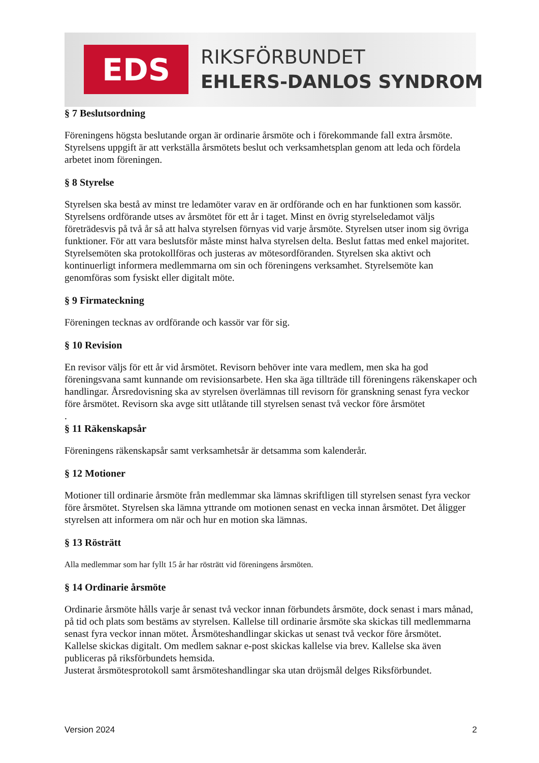EDS RIKSFÖRBUNDET
EHLERS-DANLOS SYNDROM
§ 7 Beslutsordning
Föreningens högsta beslutande organ är ordinarie årsmöte och i förekommande fall extra årsmöte. Styrelsens uppgift är att verkställa årsmötets beslut och verksamhetsplan genom att leda och fördela arbetet inom föreningen.
§ 8 Styrelse
Styrelsen ska bestå av minst tre ledamöter varav en är ordförande och en har funktionen som kassör. Styrelsens ordförande utses av årsmötet för ett år i taget. Minst en övrig styrelseledamot väljs företrädesvis på två år så att halva styrelsen förnyas vid varje årsmöte. Styrelsen utser inom sig övriga funktioner. För att vara beslutsför måste minst halva styrelsen delta. Beslut fattas med enkel majoritet. Styrelsemöten ska protokollföras och justeras av mötesordföranden. Styrelsen ska aktivt och kontinuerligt informera medlemmarna om sin och föreningens verksamhet. Styrelsemöte kan genomföras som fysiskt eller digitalt möte.
§ 9 Firmateckning
Föreningen tecknas av ordförande och kassör var för sig.
§ 10 Revision
En revisor väljs för ett år vid årsmötet. Revisorn behöver inte vara medlem, men ska ha god föreningsvana samt kunnande om revisionsarbete. Hen ska äga tillträde till föreningens räkenskaper och handlingar. Årsredovisning ska av styrelsen överlämnas till revisorn för granskning senast fyra veckor före årsmötet. Revisorn ska avge sitt utlåtande till styrelsen senast två veckor före årsmötet
.
§ 11 Räkenskapsår
Föreningens räkenskapsår samt verksamhetsår är detsamma som kalenderår.
§ 12 Motioner
Motioner till ordinarie årsmöte från medlemmar ska lämnas skriftligen till styrelsen senast fyra veckor före årsmötet. Styrelsen ska lämna yttrande om motionen senast en vecka innan årsmötet. Det åligger styrelsen att informera om när och hur en motion ska lämnas.
§ 13 Rösträtt
Alla medlemmar som har fyllt 15 år har rösträtt vid föreningens årsmöten.
§ 14 Ordinarie årsmöte
Ordinarie årsmöte hålls varje år senast två veckor innan förbundets årsmöte, dock senast i mars månad, på tid och plats som bestäms av styrelsen. Kallelse till ordinarie årsmöte ska skickas till medlemmarna senast fyra veckor innan mötet. Årsmöteshandlingar skickas ut senast två veckor före årsmötet.
Kallelse skickas digitalt. Om medlem saknar e-post skickas kallelse via brev. Kallelse ska även publiceras på riksförbundets hemsida.
Justerat årsmötesprotokoll samt årsmöteshandlingar ska utan dröjsmål delges Riksförbundet.
Version 2024 2